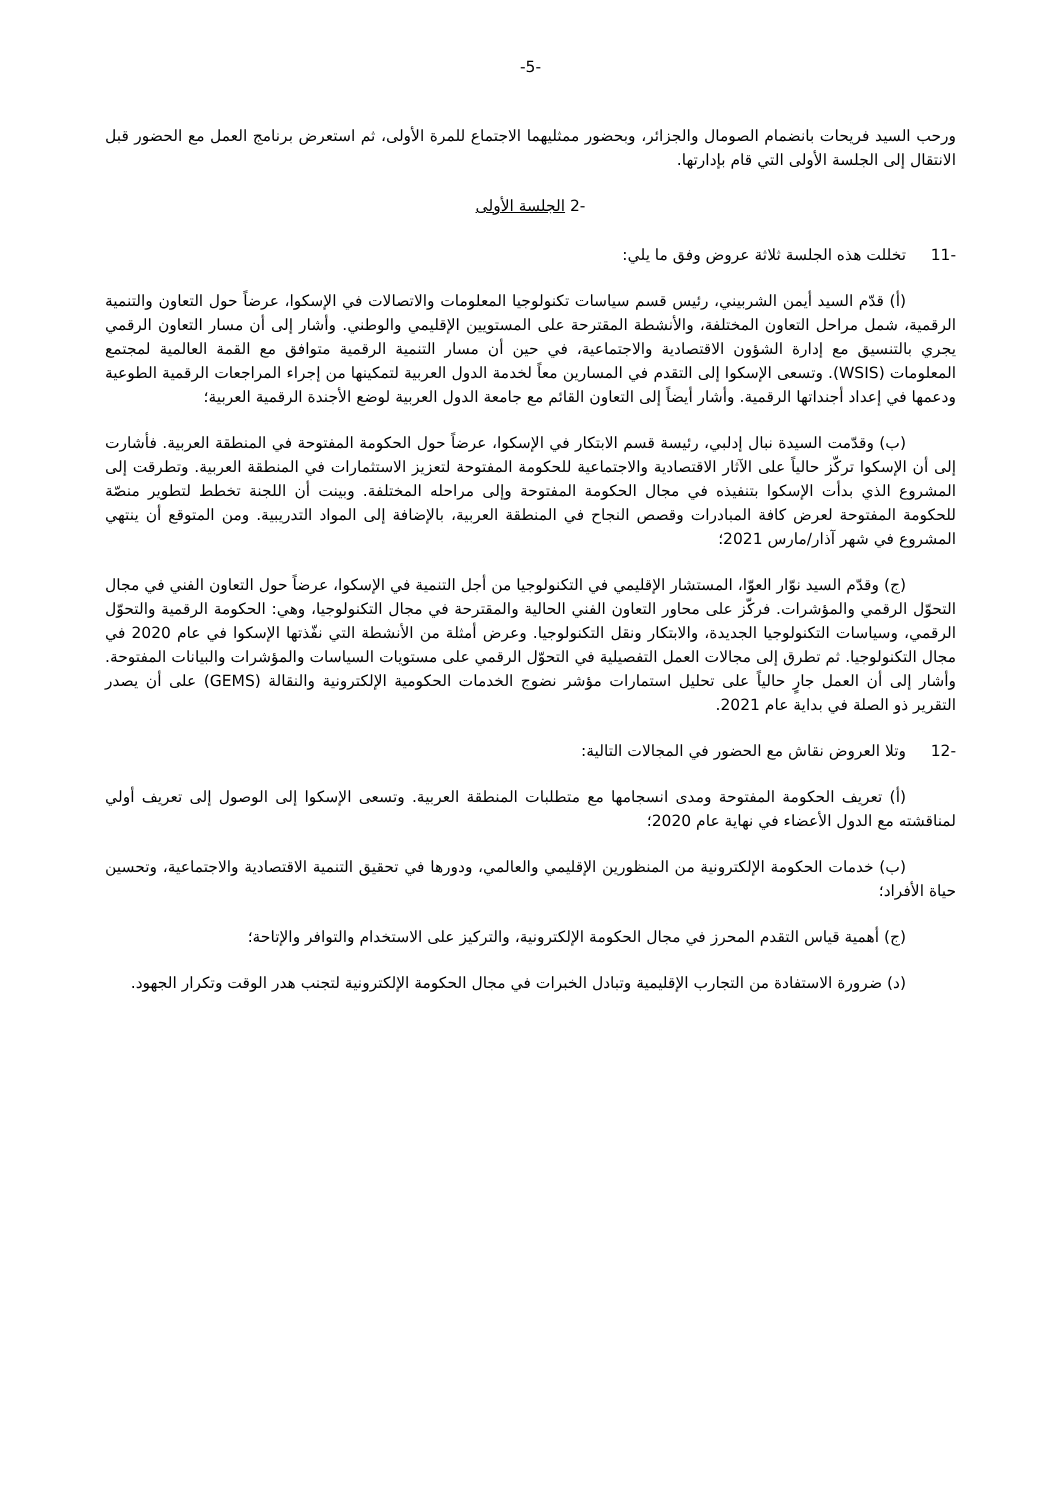-5-
ورحب السيد فريحات بانضمام الصومال والجزائر، وبحضور ممثليهما الاجتماع للمرة الأولى، ثم استعرض برنامج العمل مع الحضور قبل الانتقال إلى الجلسة الأولى التي قام بإدارتها.
-2 الجلسة الأولى
-11 تخللت هذه الجلسة ثلاثة عروض وفق ما يلي:
(أ) قدّم السيد أيمن الشربيني، رئيس قسم سياسات تكنولوجيا المعلومات والاتصالات في الإسكوا، عرضاً حول التعاون والتنمية الرقمية، شمل مراحل التعاون المختلفة، والأنشطة المقترحة على المستويين الإقليمي والوطني. وأشار إلى أن مسار التعاون الرقمي يجري بالتنسيق مع إدارة الشؤون الاقتصادية والاجتماعية، في حين أن مسار التنمية الرقمية متوافق مع القمة العالمية لمجتمع المعلومات (WSIS). وتسعى الإسكوا إلى التقدم في المسارين معاً لخدمة الدول العربية لتمكينها من إجراء المراجعات الرقمية الطوعية ودعمها في إعداد أجنداتها الرقمية. وأشار أيضاً إلى التعاون القائم مع جامعة الدول العربية لوضع الأجندة الرقمية العربية؛
(ب) وقدّمت السيدة نبال إدلبي، رئيسة قسم الابتكار في الإسكوا، عرضاً حول الحكومة المفتوحة في المنطقة العربية. فأشارت إلى أن الإسكوا تركّز حالياً على الآثار الاقتصادية والاجتماعية للحكومة المفتوحة لتعزيز الاستثمارات في المنطقة العربية. وتطرقت إلى المشروع الذي بدأت الإسكوا بتنفيذه في مجال الحكومة المفتوحة وإلى مراحله المختلفة. وبينت أن اللجنة تخطط لتطوير منصّة للحكومة المفتوحة لعرض كافة المبادرات وقصص النجاح في المنطقة العربية، بالإضافة إلى المواد التدريبية. ومن المتوقع أن ينتهي المشروع في شهر آذار/مارس 2021؛
(ج) وقدّم السيد نوّار العوّا، المستشار الإقليمي في التكنولوجيا من أجل التنمية في الإسكوا، عرضاً حول التعاون الفني في مجال التحوّل الرقمي والمؤشرات. فركّز على محاور التعاون الفني الحالية والمقترحة في مجال التكنولوجيا، وهي: الحكومة الرقمية والتحوّل الرقمي، وسياسات التكنولوجيا الجديدة، والابتكار ونقل التكنولوجيا. وعرض أمثلة من الأنشطة التي نفّذتها الإسكوا في عام 2020 في مجال التكنولوجيا. ثم تطرق إلى مجالات العمل التفصيلية في التحوّل الرقمي على مستويات السياسات والمؤشرات والبيانات المفتوحة. وأشار إلى أن العمل جارٍ حالياً على تحليل استمارات مؤشر نضوج الخدمات الحكومية الإلكترونية والنقالة (GEMS) على أن يصدر التقرير ذو الصلة في بداية عام 2021.
-12 وتلا العروض نقاش مع الحضور في المجالات التالية:
(أ) تعريف الحكومة المفتوحة ومدى انسجامها مع متطلبات المنطقة العربية. وتسعى الإسكوا إلى الوصول إلى تعريف أولي لمناقشته مع الدول الأعضاء في نهاية عام 2020؛
(ب) خدمات الحكومة الإلكترونية من المنظورين الإقليمي والعالمي، ودورها في تحقيق التنمية الاقتصادية والاجتماعية، وتحسين حياة الأفراد؛
(ج) أهمية قياس التقدم المحرز في مجال الحكومة الإلكترونية، والتركيز على الاستخدام والتوافر والإتاحة؛
(د) ضرورة الاستفادة من التجارب الإقليمية وتبادل الخبرات في مجال الحكومة الإلكترونية لتجنب هدر الوقت وتكرار الجهود.